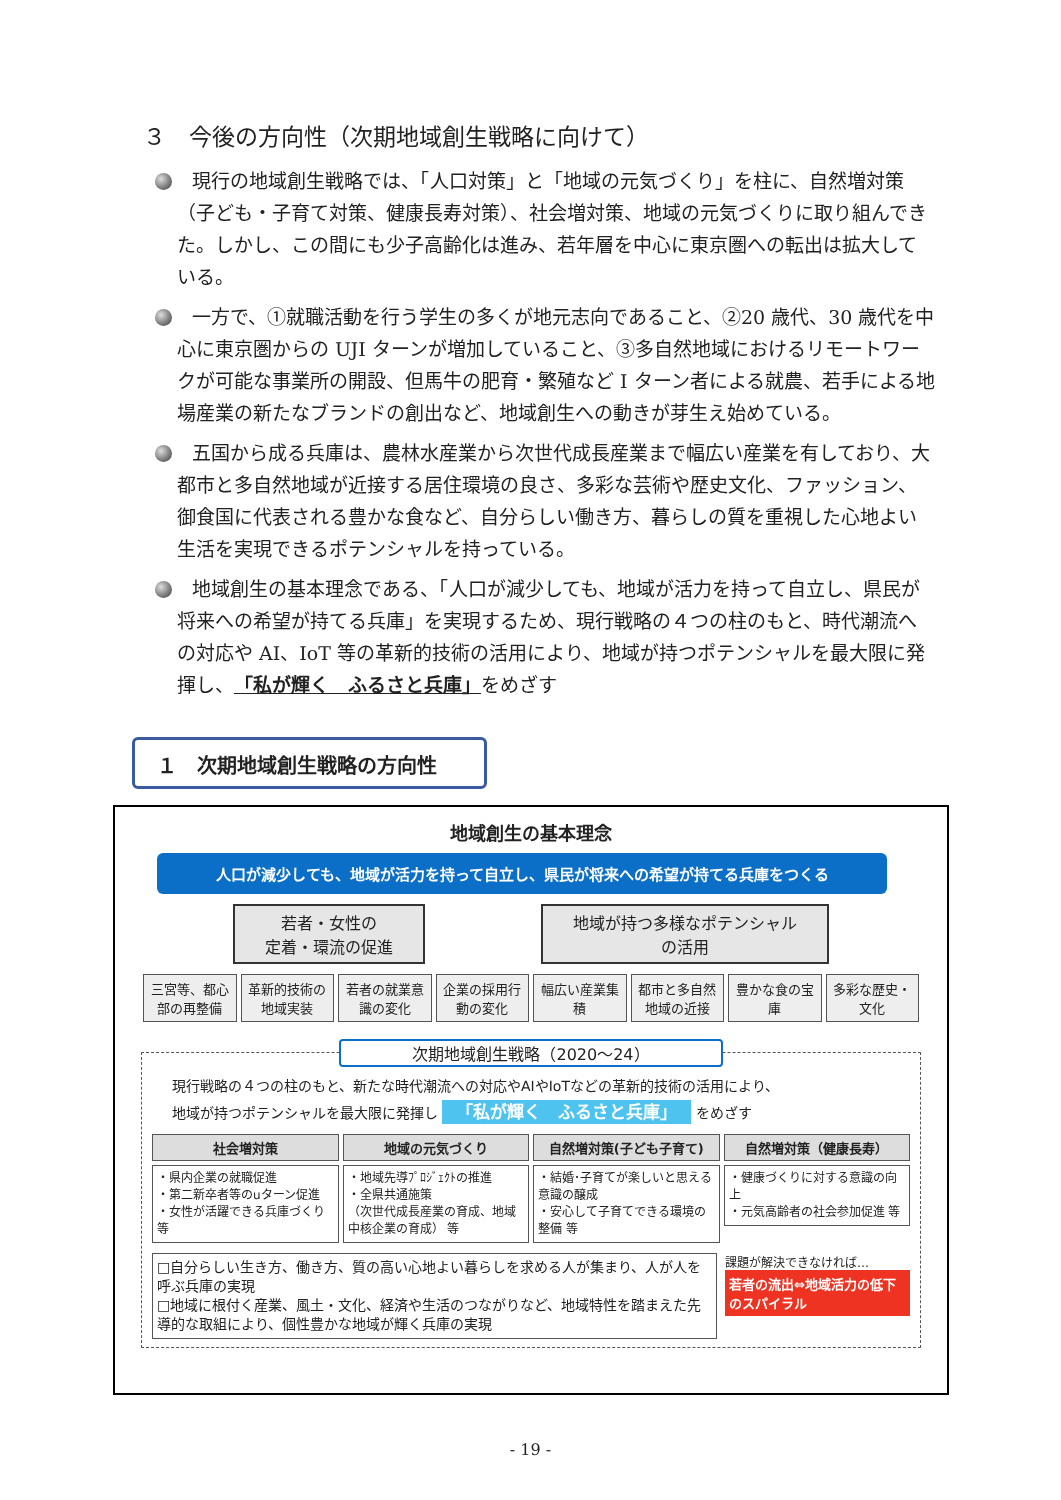３　今後の方向性（次期地域創生戦略に向けて）
現行の地域創生戦略では、「人口対策」と「地域の元気づくり」を柱に、自然増対策（子ども・子育て対策、健康長寿対策）、社会増対策、地域の元気づくりに取り組んできた。しかし、この間にも少子高齢化は進み、若年層を中心に東京圏への転出は拡大している。
一方で、①就職活動を行う学生の多くが地元志向であること、②20 歳代、30 歳代を中心に東京圏からの UJI ターンが増加していること、③多自然地域におけるリモートワークが可能な事業所の開設、但馬牛の肥育・繁殖など I ターン者による就農、若手による地場産業の新たなブランドの創出など、地域創生への動きが芽生え始めている。
五国から成る兵庫は、農林水産業から次世代成長産業まで幅広い産業を有しており、大都市と多自然地域が近接する居住環境の良さ、多彩な芸術や歴史文化、ファッション、御食国に代表される豊かな食など、自分らしい働き方、暮らしの質を重視した心地よい生活を実現できるポテンシャルを持っている。
地域創生の基本理念である、「人口が減少しても、地域が活力を持って自立し、県民が将来への希望が持てる兵庫」を実現するため、現行戦略の４つの柱のもと、時代潮流への対応や AI、IoT 等の革新的技術の活用により、地域が持つポテンシャルを最大限に発揮し、「私が輝く　ふるさと兵庫」をめざす
１　次期地域創生戦略の方向性
地域創生の基本理念
人口が減少しても、地域が活力を持って自立し、県民が将来への希望が持てる兵庫をつくる
若者・女性の
定着・環流の促進
地域が持つ多様なポテンシャル
の活用
三宮等、都心部の再整備 革新的技術の地域実装 若者の就業意識の変化 企業の採用行動の変化 幅広い産業集積 都市と多自然地域の近接 豊かな食の宝庫 多彩な歴史・文化
次期地域創生戦略（2020～24）
現行戦略の４つの柱のもと、新たな時代潮流への対応やAIやIoTなどの革新的技術の活用により、
地域が持つポテンシャルを最大限に発揮し 「私が輝く　ふるさと兵庫」 をめざす
社会増対策
・県内企業の就職促進
・第二新卒者等のuターン促進
・女性が活躍できる兵庫づくり 等
地域の元気づくり
・地域先導ﾌﾟﾛｼﾞｪｸﾄの推進
・全県共通施策
（次世代成長産業の育成、地域中核企業の育成） 等
自然増対策(子ども子育て)
・結婚･子育てが楽しいと思える意識の醸成
・安心して子育てできる環境の整備 等
自然増対策（健康長寿）
・健康づくりに対する意識の向上
・元気高齢者の社会参加促進 等
□自分らしい生き方、働き方、質の高い心地よい暮らしを求める人が集まり、人が人を呼ぶ兵庫の実現
□地域に根付く産業、風土・文化、経済や生活のつながりなど、地域特性を踏まえた先導的な取組により、個性豊かな地域が輝く兵庫の実現
課題が解決できなければ…
若者の流出⇔地域活力の低下のスパイラル
- 19 -